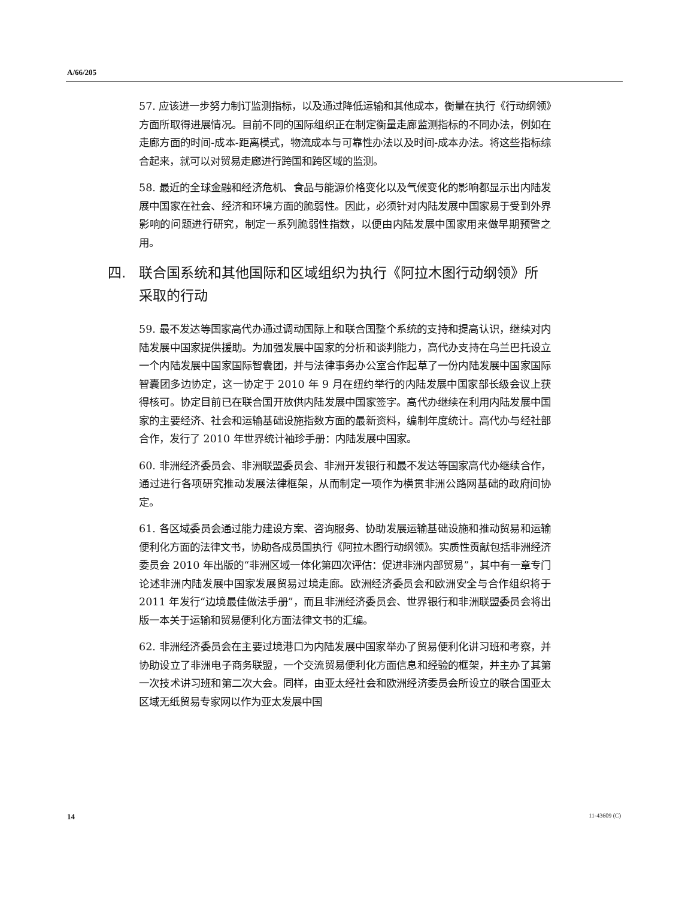A/66/205
57. 应该进一步努力制订监测指标，以及通过降低运输和其他成本，衡量在执行《行动纲领》方面所取得进展情况。目前不同的国际组织正在制定衡量走廊监测指标的不同办法，例如在走廊方面的时间-成本-距离模式，物流成本与可靠性办法以及时间-成本办法。将这些指标综合起来，就可以对贸易走廊进行跨国和跨区域的监测。
58. 最近的全球金融和经济危机、食品与能源价格变化以及气候变化的影响都显示出内陆发展中国家在社会、经济和环境方面的脆弱性。因此，必须针对内陆发展中国家易于受到外界影响的问题进行研究，制定一系列脆弱性指数，以便由内陆发展中国家用来做早期预警之用。
四. 联合国系统和其他国际和区域组织为执行《阿拉木图行动纲领》所采取的行动
59. 最不发达等国家高代办通过调动国际上和联合国整个系统的支持和提高认识，继续对内陆发展中国家提供援助。为加强发展中国家的分析和谈判能力，高代办支持在乌兰巴托设立一个内陆发展中国家国际智囊团，并与法律事务办公室合作起草了一份内陆发展中国家国际智囊团多边协定，这一协定于 2010 年 9 月在纽约举行的内陆发展中国家部长级会议上获得核可。协定目前已在联合国开放供内陆发展中国家签字。高代办继续在利用内陆发展中国家的主要经济、社会和运输基础设施指数方面的最新资料，编制年度统计。高代办与经社部合作，发行了 2010 年世界统计袖珍手册：内陆发展中国家。
60. 非洲经济委员会、非洲联盟委员会、非洲开发银行和最不发达等国家高代办继续合作，通过进行各项研究推动发展法律框架，从而制定一项作为横贯非洲公路网基础的政府间协定。
61. 各区域委员会通过能力建设方案、咨询服务、协助发展运输基础设施和推动贸易和运输便利化方面的法律文书，协助各成员国执行《阿拉木图行动纲领》。实质性贡献包括非洲经济委员会 2010 年出版的“非洲区域一体化第四次评估：促进非洲内部贸易”，其中有一章专门论述非洲内陆发展中国家发展贸易过境走廊。欧洲经济委员会和欧洲安全与合作组织将于 2011 年发行“边境最佳做法手册”，而且非洲经济委员会、世界银行和非洲联盟委员会将出版一本关于运输和贸易便利化方面法律文书的汇编。
62. 非洲经济委员会在主要过境港口为内陆发展中国家举办了贸易便利化讲习班和考察，并协助设立了非洲电子商务联盟，一个交流贸易便利化方面信息和经验的框架，并主办了其第一次技术讲习班和第二次大会。同样，由亚太经社会和欧洲经济委员会所设立的联合国亚太区域无纸贸易专家网以作为亚太发展中国
14 11-43609 (C)